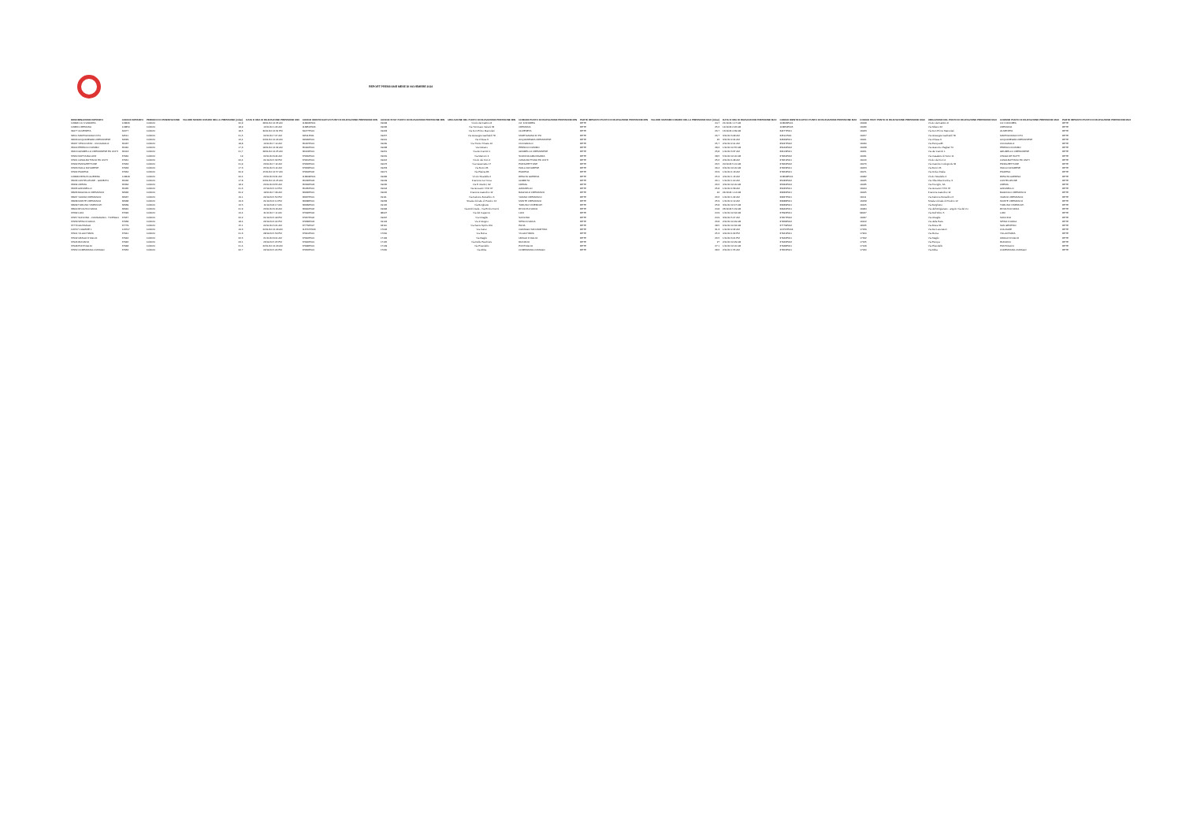REPORT PRESSIONE MESE DI NOVEMBRE 2024
| DENOMINAZIONE IMPIANTO | CODICE IMPIANTO | PERIODO DI OSSERVAZIONE | VALORE MINIMO ORARIO DELLA PRESSIONE (mbar) | DATA E ORA DI RILEVAZIONE PRESSIONE MIN | CODICE IDENTIFICATIVO PUNTI DI RILEVAZIONE PRESSIONE MIN | CODICE ISTAT PUNTO DI RILEVAZIONE PRESSIONE MIN | UBICAZIONE DEL PUNTO DI RILEVAZIONE PRESSIONE MIN | COMUNE PUNTO DI RILEVAZIONE PRESSIONE MIN | PARTE IMPIANTO PUNTO DI RILEVAZIONE PRESSIONE MIN | VALORE MASSIMO ORARIO DELLA PRESSIONE MAX (mbar) | DATA E ORA DI RILEVAZIONE PRESSIONE MAX | CODICE IDENTIFICATIVO PUNTO DI RILEVAZIONE PRESSIONE MAX | CODICE ISTAT PUNTO DI RILEVAZIONE PRESSIONE MAX | UBICAZIONE DEL PUNTO DI RILEVAZIONE PRESSIONE MAX | COMUNE PUNTO DI RILEVAZIONE PRESSIONE MAX | PARTE IMPIANTO PUNTO DI RILEVAZIONE PRESSIONE MAX |
| --- | --- | --- | --- | --- | --- | --- | --- | --- | --- | --- | --- | --- | --- | --- | --- | --- |
| 113846 CA' D'ANDREA | 113846 | 11/2024 | 20,9 | 28/11/24 12.35 AM | 113846P001 | 19008 | Vicolo del Fabbro 8 | CA' D'ANDREA | RETE | 24,7 | 21/11/24 1.17 AM | 113846P001 | 19008 | Vicolo del Fabbro 8 | CA' D'ANDREA | RETE |
| 113850 CREMONA | 113850 | 11/2024 | 18,9 | 16/11/24 1.06 AM | 113850P006 | 19036 | Via Tommaso Vairani 63 | CREMONA | RETE | 25,6 | 14/11/24 2.26 AM | 113850P005 | 19036 | Via Milano 22 | CREMONA | RETE |
| 34477 OLMENETA | 34477 | 11/2024 | 18,5 | 30/11/24 12.54 PM | 34477P001 | 19063 | Via Don Primo Mazzolari | OLMENETA | RETE | 26,7 | 16/11/24 4.39 AM | 34477P001 | 19063 | Via Don Primo Mazzolari | OLMENETA | RETE |
| 34511 MARTIGNANA DI PO | 34511 | 11/2024 | 21,5 | 22/11/24 7.07 AM | 34511P001 | 19057 | Via Giuseppe Garibaldi 78 | MARTIGNANA DI PO | RETE | 26,7 | 3/11/24 3.08 AM | 34511P001 | 19057 | Via Giuseppe Garibaldi 78 | MARTIGNANA DI PO | RETE |
| 34629 ACQUANEGRA CREMONESE | 34629 | 11/2024 | 16,4 | 23/11/24 12.06 AM | 34629P001 | 19001 | Via Chiesa 3 | ACQUANEGRA CREMONESE | RETE | 22 | 3/11/24 2.04 AM | 34629P001 | 19001 | Via Chiesa 3 | ACQUANEGRA CREMONESE | RETE |
| 35437 VESCOVATO - CICOGNOLO | 35437 | 11/2024 | 18,8 | 16/11/24 7.10 AM | 35437P001 | 19030 | Via Trento Trieste 12 | CICOGNOLO | RETE | 25,7 | 2/11/24 2.01 AM | 35437P002 | 19030 | Via Europa 85 | CICOGNOLO | RETE |
| 35440 PERSICO DOSIMO | 35440 | 11/2024 | 17,3 | 18/11/24 12.34 AM | 35440P001 | 19068 | Via Ostiano | PERSICO DOSIMO | RETE | 28,2 | 1/11/24 12.55 AM | 35440P002 | 19068 | Via Giacomo Pagliari 70 | PERSICO DOSIMO | RETE |
| 36413 GRUMELLO CREMONESE ED UNITI | 36413 | 11/2024 | 21,7 | 28/11/24 12.25 AM | 36413P001 | 19051 | Via dei Canniti 1 | GRUMELLO CREMONESE | RETE | 25,8 | 1/11/24 3.37 AM | 36413P001 | 19051 | Via dei Canniti 1 | GRUMELLO CREMONESE | RETE |
| 37960 MOTTA BALUFFI | 37960 | 11/2024 | 19 | 22/11/24 8.44 AM | 37960P001 | 19031 | Via Marconi 4 | SCANDOLARA RAVARA | RETE | 28,5 | 5/11/24 12.00 AM | 37960P002 | 19031 | Via Casaletto di Sotto 11 | CINGIA DE' BOTTI | RETE |
| 37961 CASALBUTTANO ED UNITI | 37961 | 11/2024 | 22,4 | 21/11/24 5.32 PM | 37961P001 | 19016 | Vicolo dei Fiori 4 | CASALBUTTANO ED UNITI | RETE | 25,6 | 2/11/24 4.48 AM | 37961P001 | 19016 | Vicolo dei Fiori 4 | CASALBUTTANO ED UNITI | RETE |
| 37962 PIZZIGHETTONE | 37962 | 11/2024 | 21,9 | 23/11/24 7.12 AM | 37962P001 | 19076 | Via Casematte 17 | PIZZIGHETTONE | RETE | 26,5 | 20/11/24 5.01 AM | 37962P002 | 19076 | Via Cascine Codognole 32 | PIZZIGHETTONE | RETE |
| 37963 ISOLA DOVARESE | 37963 | 11/2024 | 17.3 | 25/11/24 6.14 AM | 37963P001 | 19053 | Via Bocci 26 | ISOLA DOVARESE | RETE | 29.4 | 6/11/24 12.00 AM | 37963P001 | 19053 | Via Bocci 26 | ISOLA DOVARESE | RETE |
| 37964 PIADENA | 37964 | 11/2024 | 20.9 | 15/11/24 12.57 AM | 37964P002 | 19071 | Via Platina 86 | PIADENA | RETE | 26.9 | 1/11/24 4.13 AM | 37964P001 | 19071 | Via Unità d'Italia | PIADENA | RETE |
| 113849 RIPALTA GUERINA | 113849 | 11/2024 | 22.4 | 23/11/24 8.31 AM | 113849P001 | 19082 | Vicolo Stradelle 2 | RIPALTA GUERINA | RETE | 25.3 | 4/11/24 1.16 AM | 113849P001 | 19082 | Vicolo Stradelle 2 | RIPALTA GUERINA | RETE |
| 35036 CASTELLEONE - GOMBITO | 35036 | 11/2024 | 17.8 | 23/11/24 12.25 AM | 35036P003 | 19049 | Frazione Ca' Nova | GOMBITO | RETE | 26.1 | 1/11/24 1.00 AM | 35036P002 | 19025 | Via Villa Misericordia, 3 | CASTELLEONE | RETE |
| 35334 CREMA | 35334 | 11/2024 | 18.2 | 23/11/24 8.55 AM | 35334P003 | 19035 | Via E. Martini, 92 | CREMA | RETE | 26.6 | 4/11/24 12.00 AM | 35334P004 | 19035 | Via Treviglio, 3A | CREMA | RETE |
| 35435 AZZANELLO | 35435 | 11/2024 | 21.6 | 27/11/24 5.12 PM | 35435P001 | 19004 | Via Giovanni XXIII 37 | AZZANELLO | RETE | 25.8 | 1/11/24 4.58 AM | 35435P001 | 19004 | Via Giovanni XXIII 37 | AZZANELLO | RETE |
| 36936 BAGNOLO CREMASCO | 36936 | 11/2024 | 20.2 | 18/11/24 7.29 AM | 36936P001 | 19005 | Frazione Gattolino 12 | BAGNOLO CREMASCO | RETE | 24 | 24/11/24 1.14 AM | 36936P001 | 19005 | Frazione Gattolino 12 | BAGNOLO CREMASCO | RETE |
| 36937 VAIANO CREMASCO | 36937 | 11/2024 | 19.1 | 22/11/24 5.52 PM | 36937P001 | 19111 | Via Falcone Borsellino 6 | VAIANO CREMASCO | RETE | 26.6 | 1/11/24 1.22 AM | 36937P001 | 19111 | Via Falcone Borsellino 6 | VAIANO CREMASCO | RETE |
| 36938 MONTE CREMASCO | 36938 | 11/2024 | 19.3 | 21/11/24 6.10 PM | 36938P001 | 19058 | Strada vicinale di Postino 12 | MONTE CREMASCO | RETE | 25.9 | 1/11/24 2.10 AM | 36938P001 | 19058 | Strada vicinale di Postino 12 | MONTE CREMASCO | RETE |
| 36939 TORLINO VIMERCATI | 36939 | 11/2024 | 16.5 | 11/11/24 8.17 AM | 36939P001 | 19105 | Via Borghetto | TORLINO VIMERCATI | RETE | 25.8 | 3/11/24 12.47 AM | 36939P001 | 19105 | Via Borghetto | TORLINO VIMERCATI | RETE |
| 36940 RIVOLTA D'ADDA | 36940 | 11/2024 | 21.9 | 23/11/24 8.13 AM | 36940P002 | 19084 | Via Archimede - Via Enrico Fermi | RIVOLTA D'ADDA | RETE | 24.8 | 26/11/24 5.19 AM | 36940P001 | 19084 | Via dell'Artigianato - angolo Via del Co | RIVOLTA D'ADDA | RETE |
| 37692 LODI | 37692 | 11/2024 | 16.4 | 21/11/24 7.11 AM | 37692P004 | 98027 | Via del Capanno | LODI | RETE | 24.9 | 1/11/24 12.34 AM | 37692P001 | 98027 | Via Dell'Olmo 5 | LODI | RETE |
| 37957 SONCINO - CUMIGNANO - TICENGO | 37957 | 11/2024 | 22.2 | 21/11/24 5.49 PM | 37957P002 | 19097 | Via Ortaglie | SONCINO | RETE | 24.9 | 3/11/24 5.07 AM | 37957P002 | 19097 | Via Ortaglie | SONCINO | RETE |
| 37958 SPINO D'ADDA | 37958 | 11/2024 | 18.4 | 26/11/24 6.04 PM | 37958P003 | 19102 | Via 2 Giugno | SPINO D'ADDA | RETE | 26.8 | 2/11/24 12.49 AM | 37958P002 | 19102 | Via della Pace | SPINO D'ADDA | RETE |
| 37779 GIUSSAGO | 37779 | 11/2024 | 15.1 | 22/11/24 6.21 AM | 37779P007 | 18110 | Via Santo Spirito 3/A | PAVIA | RETE | 28.5 | 6/11/24 12.32 AM | 37779P002 | 18135 | Via Brera 35 | SAN GENESIO | RETE |
| 113707 COGEME 1 | 113707 | 11/2024 | 19.3 | 22/11/24 12.43 AM | 113707P003 | 17046 | Via Carso | CAZZAGO SAN MARTINO | RETE | 31.3 | 1/11/24 2.22 AM | 113707P004 | 17059 | Via Dei Lavoratori | COLOGNE | RETE |
| 37941 VILLACHIARA | 37941 | 11/2024 | 21.3 | 28/11/24 5.59 PM | 37941P001 | 17200 | Via Roma | VILLACHIARA | RETE | 25.3 | 4/11/24 4.30 PM | 37941P001 | 17200 | Via Roma | VILLACHIARA | RETE |
| 37942 URAGO D'OGLIO | 37942 | 11/2024 | 22.6 | 21/11/24 8.01 AM | 37942P001 | 17192 | Via Maglio | URAGO D'OGLIO | RETE | 26.5 | 1/11/24 3.01 PM | 37942P001 | 17192 | Via Maglio | URAGO D'OGLIO | RETE |
| 37946 RUDIANO | 37946 | 11/2024 | 23.1 | 23/11/24 5.05 PM | 37946P001 | 17165 | Via Delle Peschiere | RUDIANO | RETE | 27 | 2/11/24 12.29 AM | 37946P002 | 17165 | Via Europa | RUDIANO | RETE |
| 37948 PONTOGLIO | 37948 | 11/2024 | 21.4 | 22/11/24 12.03 AM | 37948P001 | 17149 | Via Pirandello | PONTOGLIO | RETE | 27.1 | 1/11/24 12.00 AM | 37948P001 | 17149 | Via Pirandello | PONTOGLIO | RETE |
| 37952 COMEZZANO-CIZZAGO | 37952 | 11/2024 | 22.7 | 22/11/24 5.24 PM | 37952P001 | 17060 | Via Abba | COMEZZANO-CIZZAGO | RETE | 28.6 | 2/11/24 1.55 AM | 37952P001 | 17060 | Via Abba | COMEZZANO-CIZZAGO | RETE |